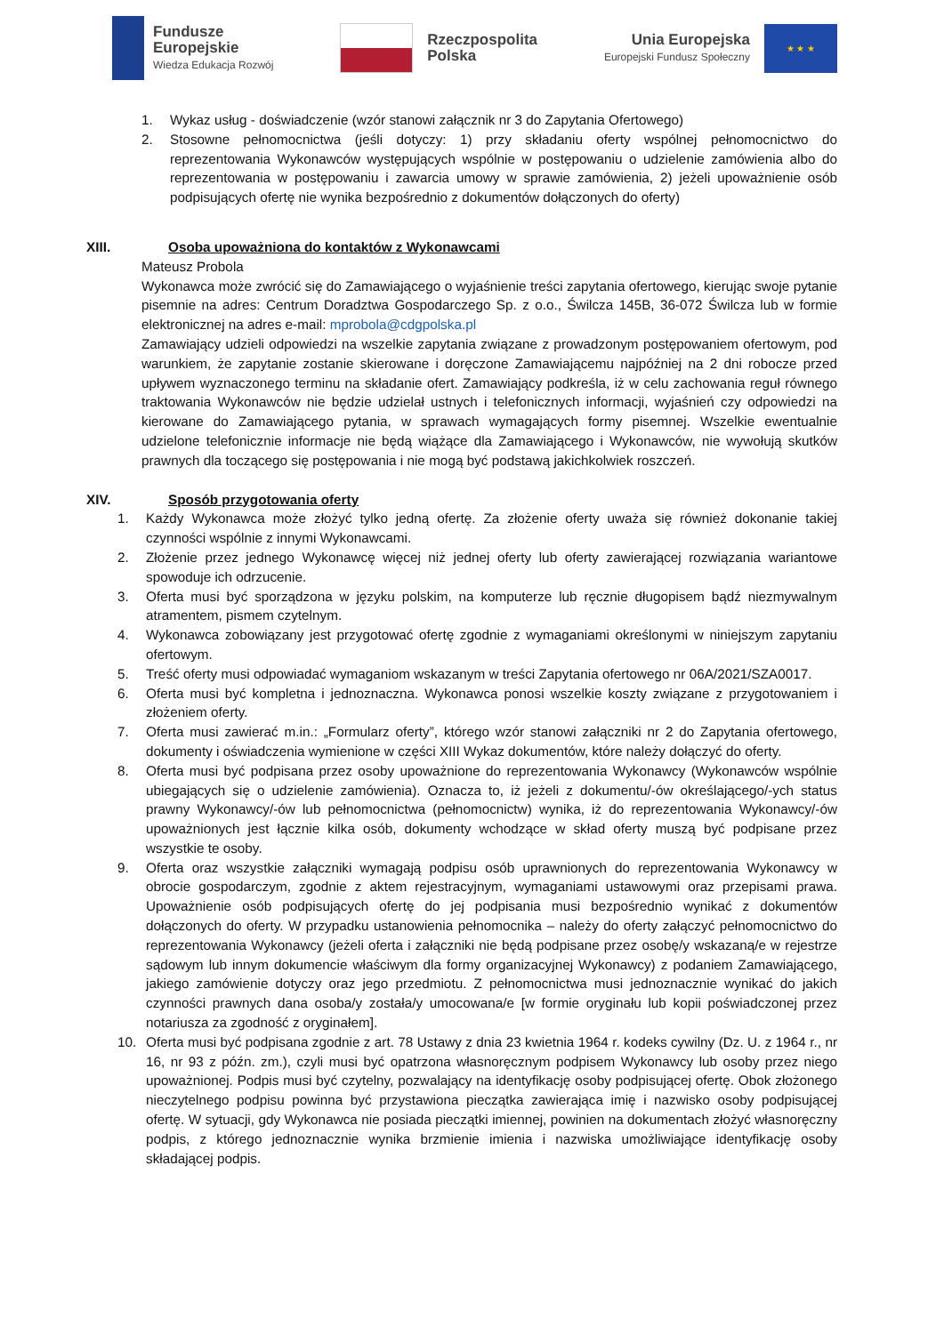Fundusze
Europejskie
Wiedza Edukacja Rozwój
Rzeczpospolita
Polska
Unia Europejska
Europejski Fundusz Społeczny
★ ★ ★
1. Wykaz usług - doświadczenie (wzór stanowi załącznik nr 3 do Zapytania Ofertowego)
2. Stosowne pełnomocnictwa (jeśli dotyczy: 1) przy składaniu oferty wspólnej pełnomocnictwo do reprezentowania Wykonawców występujących wspólnie w postępowaniu o udzielenie zamówienia albo do reprezentowania w postępowaniu i zawarcia umowy w sprawie zamówienia, 2) jeżeli upoważnienie osób podpisujących ofertę nie wynika bezpośrednio z dokumentów dołączonych do oferty)
XIII. Osoba upoważniona do kontaktów z Wykonawcami
Mateusz Probola
Wykonawca może zwrócić się do Zamawiającego o wyjaśnienie treści zapytania ofertowego, kierując swoje pytanie pisemnie na adres: Centrum Doradztwa Gospodarczego Sp. z o.o., Świlcza 145B, 36-072 Świlcza lub w formie elektronicznej na adres e-mail: mprobola@cdgpolska.pl
Zamawiający udzieli odpowiedzi na wszelkie zapytania związane z prowadzonym postępowaniem ofertowym, pod warunkiem, że zapytanie zostanie skierowane i doręczone Zamawiającemu najpóźniej na 2 dni robocze przed upływem wyznaczonego terminu na składanie ofert. Zamawiający podkreśla, iż w celu zachowania reguł równego traktowania Wykonawców nie będzie udzielał ustnych i telefonicznych informacji, wyjaśnień czy odpowiedzi na kierowane do Zamawiającego pytania, w sprawach wymagających formy pisemnej. Wszelkie ewentualnie udzielone telefonicznie informacje nie będą wiążące dla Zamawiającego i Wykonawców, nie wywołują skutków prawnych dla toczącego się postępowania i nie mogą być podstawą jakichkolwiek roszczeń.
XIV. Sposób przygotowania oferty
1. Każdy Wykonawca może złożyć tylko jedną ofertę. Za złożenie oferty uważa się również dokonanie takiej czynności wspólnie z innymi Wykonawcami.
2. Złożenie przez jednego Wykonawcę więcej niż jednej oferty lub oferty zawierającej rozwiązania wariantowe spowoduje ich odrzucenie.
3. Oferta musi być sporządzona w języku polskim, na komputerze lub ręcznie długopisem bądź niezmywalnym atramentem, pismem czytelnym.
4. Wykonawca zobowiązany jest przygotować ofertę zgodnie z wymaganiami określonymi w niniejszym zapytaniu ofertowym.
5. Treść oferty musi odpowiadać wymaganiom wskazanym w treści Zapytania ofertowego nr 06A/2021/SZA0017.
6. Oferta musi być kompletna i jednoznaczna. Wykonawca ponosi wszelkie koszty związane z przygotowaniem i złożeniem oferty.
7. Oferta musi zawierać m.in.: „Formularz oferty”, którego wzór stanowi załączniki nr 2 do Zapytania ofertowego, dokumenty i oświadczenia wymienione w części XIII Wykaz dokumentów, które należy dołączyć do oferty.
8. Oferta musi być podpisana przez osoby upoważnione do reprezentowania Wykonawcy (Wykonawców wspólnie ubiegających się o udzielenie zamówienia). Oznacza to, iż jeżeli z dokumentu/-ów określającego/-ych status prawny Wykonawcy/-ów lub pełnomocnictwa (pełnomocnictw) wynika, iż do reprezentowania Wykonawcy/-ów upoważnionych jest łącznie kilka osób, dokumenty wchodzące w skład oferty muszą być podpisane przez wszystkie te osoby.
9. Oferta oraz wszystkie załączniki wymagają podpisu osób uprawnionych do reprezentowania Wykonawcy w obrocie gospodarczym, zgodnie z aktem rejestracyjnym, wymaganiami ustawowymi oraz przepisami prawa. Upoważnienie osób podpisujących ofertę do jej podpisania musi bezpośrednio wynikać z dokumentów dołączonych do oferty. W przypadku ustanowienia pełnomocnika – należy do oferty załączyć pełnomocnictwo do reprezentowania Wykonawcy (jeżeli oferta i załączniki nie będą podpisane przez osobę/y wskazaną/e w rejestrze sądowym lub innym dokumencie właściwym dla formy organizacyjnej Wykonawcy) z podaniem Zamawiającego, jakiego zamówienie dotyczy oraz jego przedmiotu. Z pełnomocnictwa musi jednoznacznie wynikać do jakich czynności prawnych dana osoba/y została/y umocowana/e [w formie oryginału lub kopii poświadczonej przez notariusza za zgodność z oryginałem].
10. Oferta musi być podpisana zgodnie z art. 78 Ustawy z dnia 23 kwietnia 1964 r. kodeks cywilny (Dz. U. z 1964 r., nr 16, nr 93 z późn. zm.), czyli musi być opatrzona własnoręcznym podpisem Wykonawcy lub osoby przez niego upoważnionej. Podpis musi być czytelny, pozwalający na identyfikację osoby podpisującej ofertę. Obok złożonego nieczytelnego podpisu powinna być przystawiona pieczątka zawierająca imię i nazwisko osoby podpisującej ofertę. W sytuacji, gdy Wykonawca nie posiada pieczątki imiennej, powinien na dokumentach złożyć własnoręczny podpis, z którego jednoznacznie wynika brzmienie imienia i nazwiska umożliwiające identyfikację osoby składającej podpis.